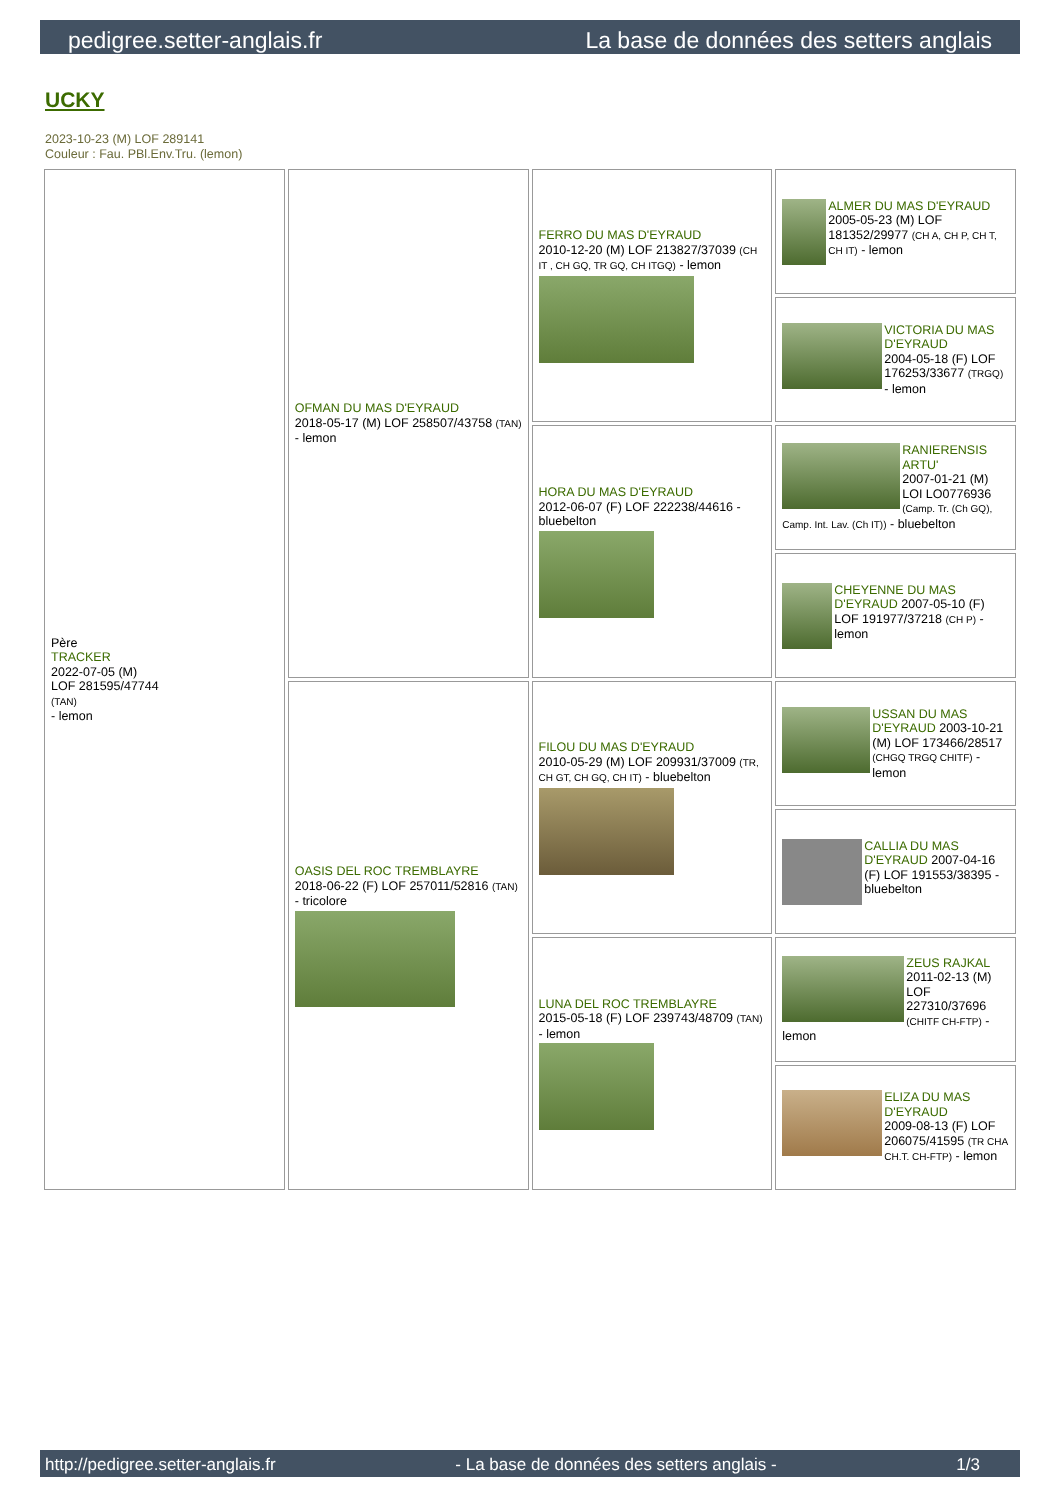pedigree.setter-anglais.fr La base de données des setters anglais
UCKY
2023-10-23 (M) LOF 289141
Couleur : Fau. PBl.Env.Tru. (lemon)
| Père TRACKER 2022-07-05 (M) LOF 281595/47744 (TAN) - lemon | OFMAN DU MAS D'EYRAUD 2018-05-17 (M) LOF 258507/43758 (TAN) - lemon | FERRO DU MAS D'EYRAUD 2010-12-20 (M) LOF 213827/37039 (CH IT , CH GQ, TR GQ, CH ITGQ) - lemon | ALMER DU MAS D'EYRAUD 2005-05-23 (M) LOF 181352/29977 (CH A, CH P, CH T, CH IT) - lemon |
| | | | VICTORIA DU MAS D'EYRAUD 2004-05-18 (F) LOF 176253/33677 (TRGQ) - lemon |
| | | HORA DU MAS D'EYRAUD 2012-06-07 (F) LOF 222238/44616 - bluebelton | RANIERENSIS ARTU' 2007-01-21 (M) LOI LO0776936 (Camp. Tr. (Ch GQ), Camp. Int. Lav. (Ch IT)) - bluebelton |
| | | | CHEYENNE DU MAS D'EYRAUD 2007-05-10 (F) LOF 191977/37218 (CH P) - lemon |
| | OASIS DEL ROC TREMBLAYRE 2018-06-22 (F) LOF 257011/52816 (TAN) - tricolore | FILOU DU MAS D'EYRAUD 2010-05-29 (M) LOF 209931/37009 (TR, CH GT, CH GQ, CH IT) - bluebelton | USSAN DU MAS D'EYRAUD 2003-10-21 (M) LOF 173466/28517 (CHGQ TRGQ CHITF) - lemon |
| | | | CALLIA DU MAS D'EYRAUD 2007-04-16 (F) LOF 191553/38395 - bluebelton |
| | | LUNA DEL ROC TREMBLAYRE 2015-05-18 (F) LOF 239743/48709 (TAN) - lemon | ZEUS RAJKAL 2011-02-13 (M) LOF 227310/37696 (CHITF CH-FTP) - lemon |
| | | | ELIZA DU MAS D'EYRAUD 2009-08-13 (F) LOF 206075/41595 (TR CHA CH.T. CH-FTP) - lemon |
http://pedigree.setter-anglais.fr - La base de données des setters anglais - 1/3